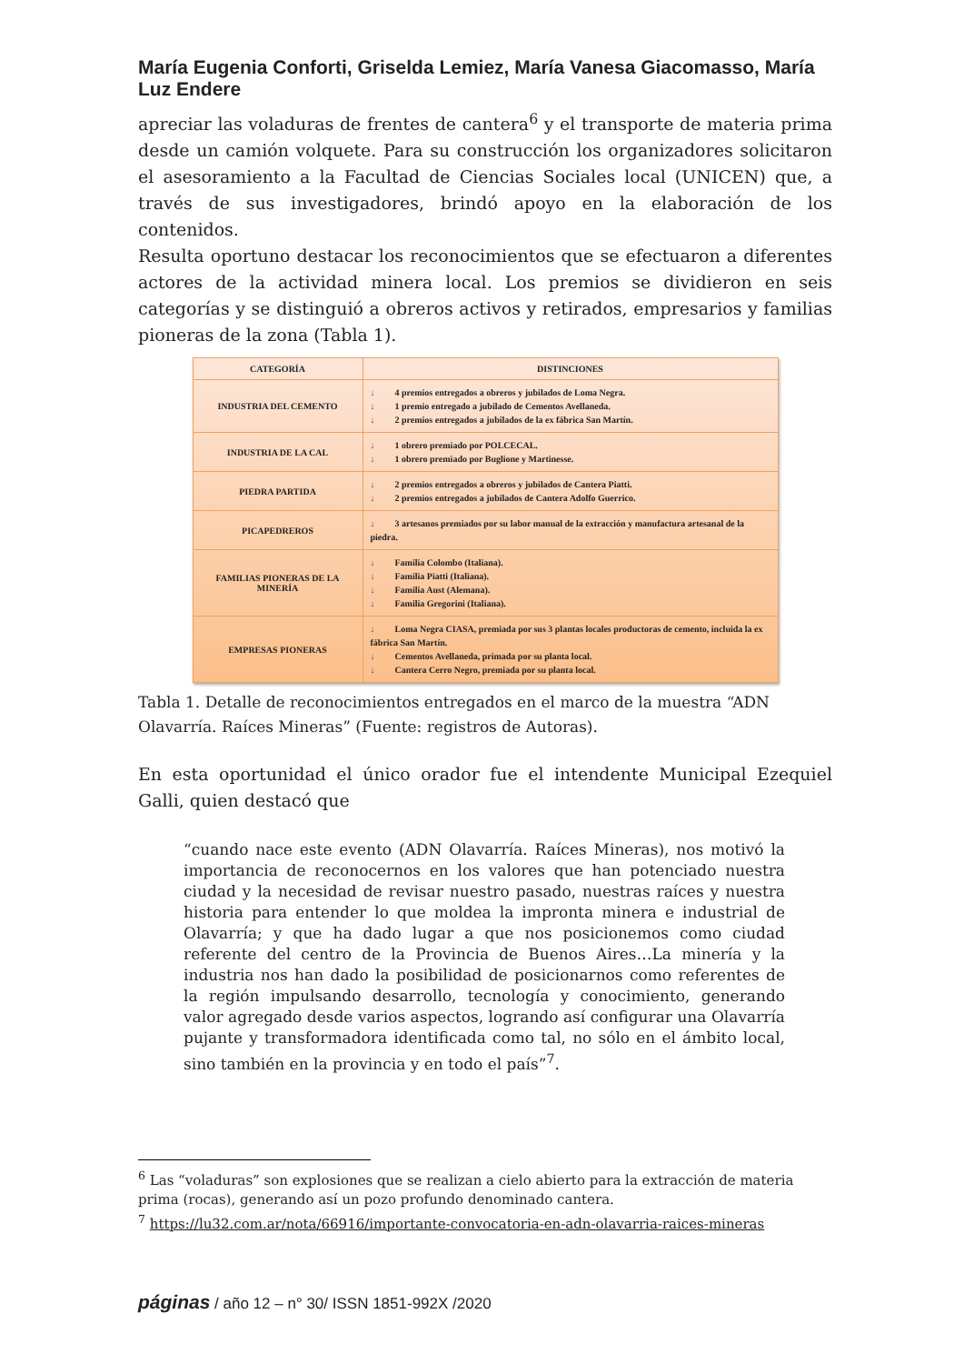María Eugenia Conforti, Griselda Lemiez, María Vanesa Giacomasso, María Luz Endere
apreciar las voladuras de frentes de cantera<sup>6</sup> y el transporte de materia prima desde un camión volquete. Para su construcción los organizadores solicitaron el asesoramiento a la Facultad de Ciencias Sociales local (UNICEN) que, a través de sus investigadores, brindó apoyo en la elaboración de los contenidos.
Resulta oportuno destacar los reconocimientos que se efectuaron a diferentes actores de la actividad minera local. Los premios se dividieron en seis categorías y se distinguió a obreros activos y retirados, empresarios y familias pioneras de la zona (Tabla 1).
| CATEGORÍA | DISTINCIONES |
| --- | --- |
| INDUSTRIA DEL CEMENTO | ↓ 4 premios entregados a obreros y jubilados de Loma Negra. ↓ 1 premio entregado a jubilado de Cementos Avellaneda. ↓ 2 premios entregados a jubilados de la ex fábrica San Martín. |
| INDUSTRIA DE LA CAL | ↓ 1 obrero premiado por POLCECAL. ↓ 1 obrero premiado por Buglione y Martinesse. |
| PIEDRA PARTIDA | ↓ 2 premios entregados a obreros y jubilados de Cantera Piatti. ↓ 2 premios entregados a jubilados de Cantera Adolfo Guerrico. |
| PICAPEDREROS | ↓ 3 artesanos premiados por su labor manual de la extracción y manufactura artesanal de la piedra. |
| FAMILIAS PIONERAS DE LA MINERÍA | ↓ Familia Colombo (Italiana). ↓ Familia Piatti (Italiana). ↓ Familia Aust (Alemana). ↓ Familia Gregorini (Italiana). |
| EMPRESAS PIONERAS | ↓ Loma Negra CIASA, premiada por sus 3 plantas locales productoras de cemento, incluida la ex fábrica San Martín. ↓ Cementos Avellaneda, primada por su planta local. ↓ Cantera Cerro Negro, premiada por su planta local. |
Tabla 1. Detalle de reconocimientos entregados en el marco de la muestra “ADN Olavarría. Raíces Mineras” (Fuente: registros de Autoras).
En esta oportunidad el único orador fue el intendente Municipal Ezequiel Galli, quien destacó que
“cuando nace este evento (ADN Olavarría. Raíces Mineras), nos motivó la importancia de reconocernos en los valores que han potenciado nuestra ciudad y la necesidad de revisar nuestro pasado, nuestras raíces y nuestra historia para entender lo que moldea la impronta minera e industrial de Olavarría; y que ha dado lugar a que nos posicionemos como ciudad referente del centro de la Provincia de Buenos Aires…La minería y la industria nos han dado la posibilidad de posicionarnos como referentes de la región impulsando desarrollo, tecnología y conocimiento, generando valor agregado desde varios aspectos, logrando así configurar una Olavarría pujante y transformadora identificada como tal, no sólo en el ámbito local, sino también en la provincia y en todo el país”<sup>7</sup>.
<sup>6</sup> Las “voladuras” son explosiones que se realizan a cielo abierto para la extracción de materia prima (rocas), generando así un pozo profundo denominado cantera.
<sup>7</sup> https://lu32.com.ar/nota/66916/importante-convocatoria-en-adn-olavarria-raices-mineras
páginas / año 12 – n° 30/ ISSN 1851-992X /2020